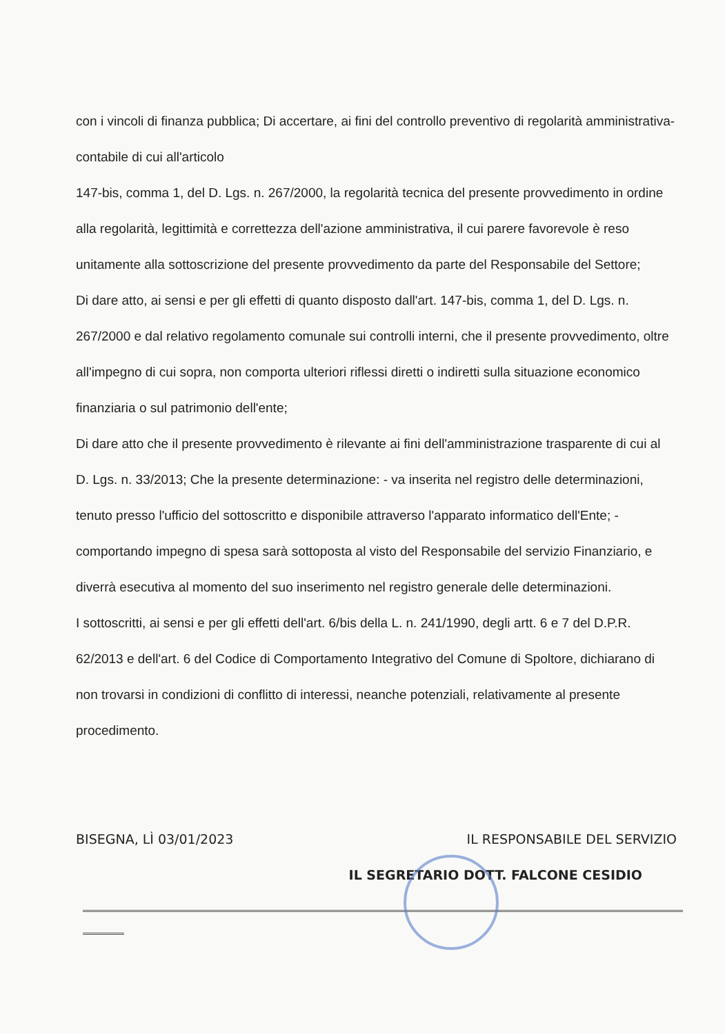con i vincoli di finanza pubblica; Di accertare, ai fini del controllo preventivo di regolarità amministrativa-contabile di cui all'articolo
147-bis, comma 1, del D. Lgs. n. 267/2000, la regolarità tecnica del presente provvedimento in ordine alla regolarità, legittimità e correttezza dell'azione amministrativa, il cui parere favorevole è reso unitamente alla sottoscrizione del presente provvedimento da parte del Responsabile del Settore;
Di dare atto, ai sensi e per gli effetti di quanto disposto dall'art. 147-bis, comma 1, del D. Lgs. n. 267/2000 e dal relativo regolamento comunale sui controlli interni, che il presente provvedimento, oltre all'impegno di cui sopra, non comporta ulteriori riflessi diretti o indiretti sulla situazione economico finanziaria o sul patrimonio dell'ente;
Di dare atto che il presente provvedimento è rilevante ai fini dell'amministrazione trasparente di cui al D. Lgs. n. 33/2013; Che la presente determinazione: - va inserita nel registro delle determinazioni, tenuto presso l'ufficio del sottoscritto e disponibile attraverso l'apparato informatico dell'Ente; - comportando impegno di spesa sarà sottoposta al visto del Responsabile del servizio Finanziario, e diverrà esecutiva al momento del suo inserimento nel registro generale delle determinazioni.
I sottoscritti, ai sensi e per gli effetti dell'art. 6/bis della L. n. 241/1990, degli artt. 6 e 7 del D.P.R. 62/2013 e dell'art. 6 del Codice di Comportamento Integrativo del Comune di Spoltore, dichiarano di non trovarsi in condizioni di conflitto di interessi, neanche potenziali, relativamente al presente procedimento.
BISEGNA, LÌ 03/01/2023 IL RESPONSABILE DEL SERVIZIO
IL SEGRETARIO DOTT. FALCONE CESIDIO